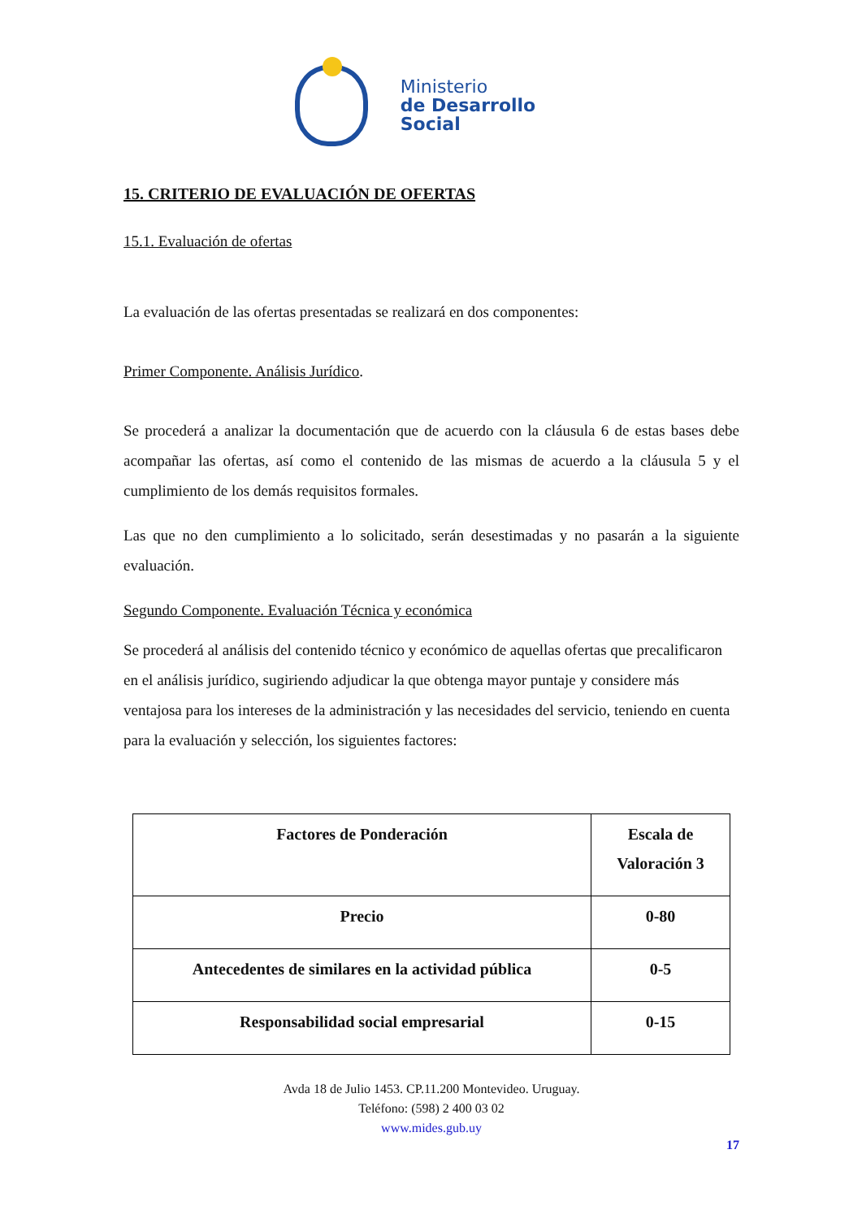Ministerio
de Desarrollo
Social
15. CRITERIO DE EVALUACIÓN DE OFERTAS
15.1. Evaluación de ofertas
La evaluación de las ofertas presentadas se realizará en dos componentes:
Primer Componente. Análisis Jurídico.
Se procederá a analizar la documentación que de acuerdo con la cláusula 6 de estas bases debe acompañar las ofertas, así como el contenido de las mismas de acuerdo a la cláusula 5 y el cumplimiento de los demás requisitos formales.
Las que no den cumplimiento a lo solicitado, serán desestimadas y no pasarán a la siguiente evaluación.
Segundo Componente. Evaluación Técnica y económica
Se procederá al análisis del contenido técnico y económico de aquellas ofertas que precalificaron en el análisis jurídico, sugiriendo adjudicar la que obtenga mayor puntaje y considere más ventajosa para los intereses de la administración y las necesidades del servicio, teniendo en cuenta para la evaluación y selección, los siguientes factores:
| Factores de Ponderación | Escala de Valoración 3 |
| --- | --- |
| Precio | 0-80 |
| Antecedentes de similares en la actividad pública | 0-5 |
| Responsabilidad social empresarial | 0-15 |
Avda 18 de Julio 1453. CP.11.200 Montevideo. Uruguay.
Teléfono: (598) 2 400 03 02
www.mides.gub.uy
17